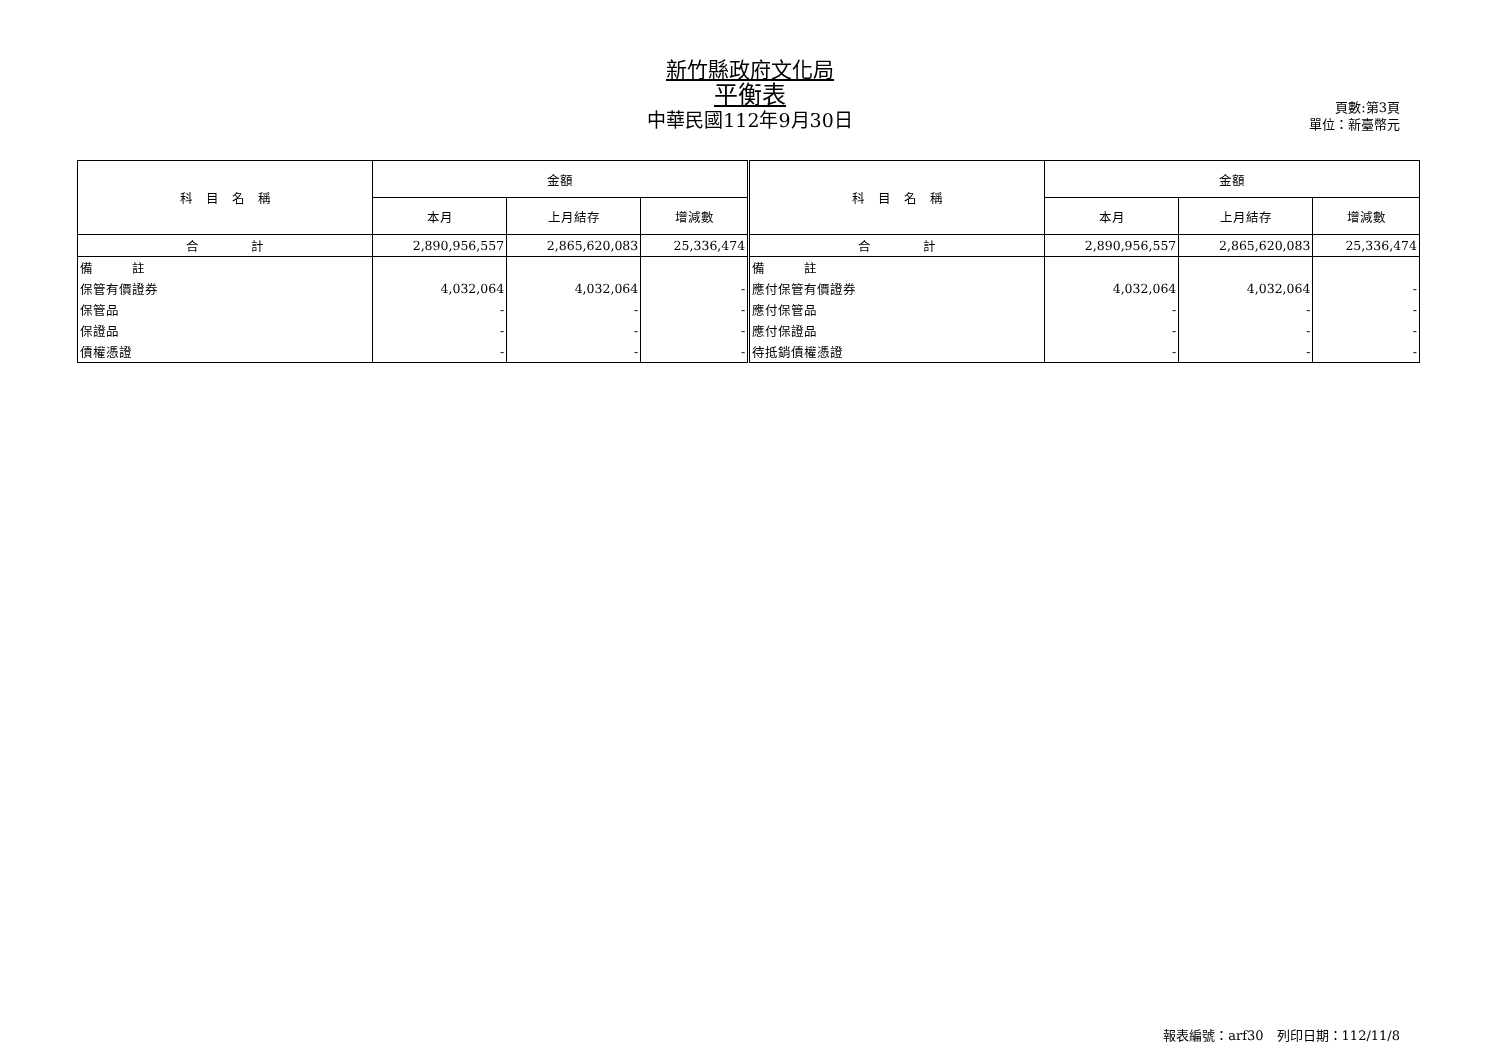新竹縣政府文化局
平衡表
中華民國112年9月30日
頁數:第3頁
單位：新臺幣元
| 科 目 名 稱 | 金額 | | | 科 目 名 稱 | 金額 | | |
| --- | --- | --- | --- | --- | --- | --- | --- |
| | 本月 | 上月結存 | 增減數 | | 本月 | 上月結存 | 增減數 |
| 合 計 | 2,890,956,557 | 2,865,620,083 | 25,336,474 | 合 計 | 2,890,956,557 | 2,865,620,083 | 25,336,474 |
| 備 註 | | | | 備 註 | | | |
| 保管有價證券 | 4,032,064 | 4,032,064 | - | 應付保管有價證券 | 4,032,064 | 4,032,064 | - |
| 保管品 | - | - | - | 應付保管品 | - | - | - |
| 保證品 | - | - | - | 應付保證品 | - | - | - |
| 債權憑證 | - | - | - | 待抵銷債權憑證 | - | - | - |
報表編號：arf30　列印日期：112/11/8